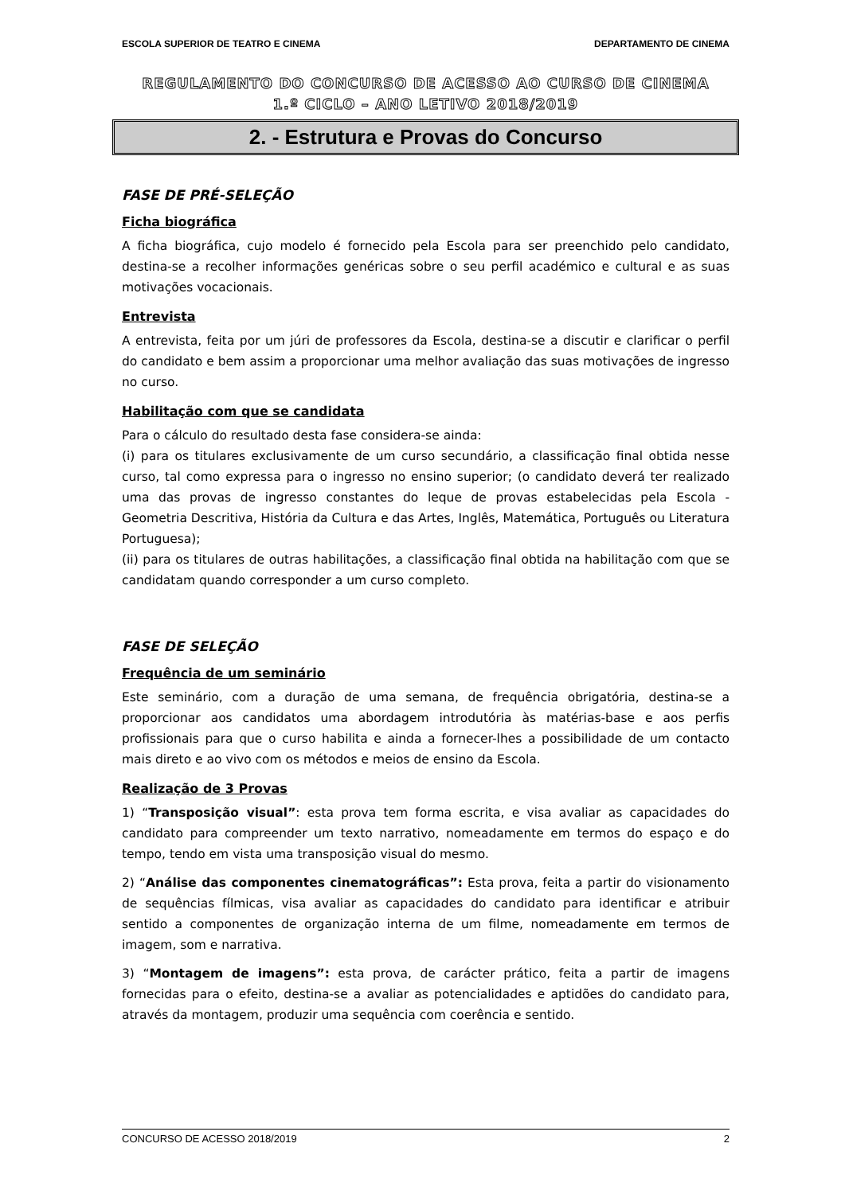ESCOLA SUPERIOR DE TEATRO E CINEMA DEPARTAMENTO DE CINEMA
REGULAMENTO DO CONCURSO DE ACESSO AO CURSO DE CINEMA
1.º CICLO – ANO LETIVO 2018/2019
2. - Estrutura e Provas do Concurso
FASE DE PRÉ-SELEÇÃO
Ficha biográfica
A ficha biográfica, cujo modelo é fornecido pela Escola para ser preenchido pelo candidato, destina-se a recolher informações genéricas sobre o seu perfil académico e cultural e as suas motivações vocacionais.
Entrevista
A entrevista, feita por um júri de professores da Escola, destina-se a discutir e clarificar o perfil do candidato e bem assim a proporcionar uma melhor avaliação das suas motivações de ingresso no curso.
Habilitação com que se candidata
Para o cálculo do resultado desta fase considera-se ainda:
(i) para os titulares exclusivamente de um curso secundário, a classificação final obtida nesse curso, tal como expressa para o ingresso no ensino superior; (o candidato deverá ter realizado uma das provas de ingresso constantes do leque de provas estabelecidas pela Escola - Geometria Descritiva, História da Cultura e das Artes, Inglês, Matemática, Português ou Literatura Portuguesa);
(ii) para os titulares de outras habilitações, a classificação final obtida na habilitação com que se candidatam quando corresponder a um curso completo.
FASE DE SELEÇÃO
Frequência de um seminário
Este seminário, com a duração de uma semana, de frequência obrigatória, destina-se a proporcionar aos candidatos uma abordagem introdutória às matérias-base e aos perfis profissionais para que o curso habilita e ainda a fornecer-lhes a possibilidade de um contacto mais direto e ao vivo com os métodos e meios de ensino da Escola.
Realização de 3 Provas
1) “Transposição visual”: esta prova tem forma escrita, e visa avaliar as capacidades do candidato para compreender um texto narrativo, nomeadamente em termos do espaço e do tempo, tendo em vista uma transposição visual do mesmo.
2) “Análise das componentes cinematográficas”: Esta prova, feita a partir do visionamento de sequências fílmicas, visa avaliar as capacidades do candidato para identificar e atribuir sentido a componentes de organização interna de um filme, nomeadamente em termos de imagem, som e narrativa.
3) “Montagem de imagens”: esta prova, de carácter prático, feita a partir de imagens fornecidas para o efeito, destina-se a avaliar as potencialidades e aptidões do candidato para, através da montagem, produzir uma sequência com coerência e sentido.
CONCURSO DE ACESSO 2018/2019 2